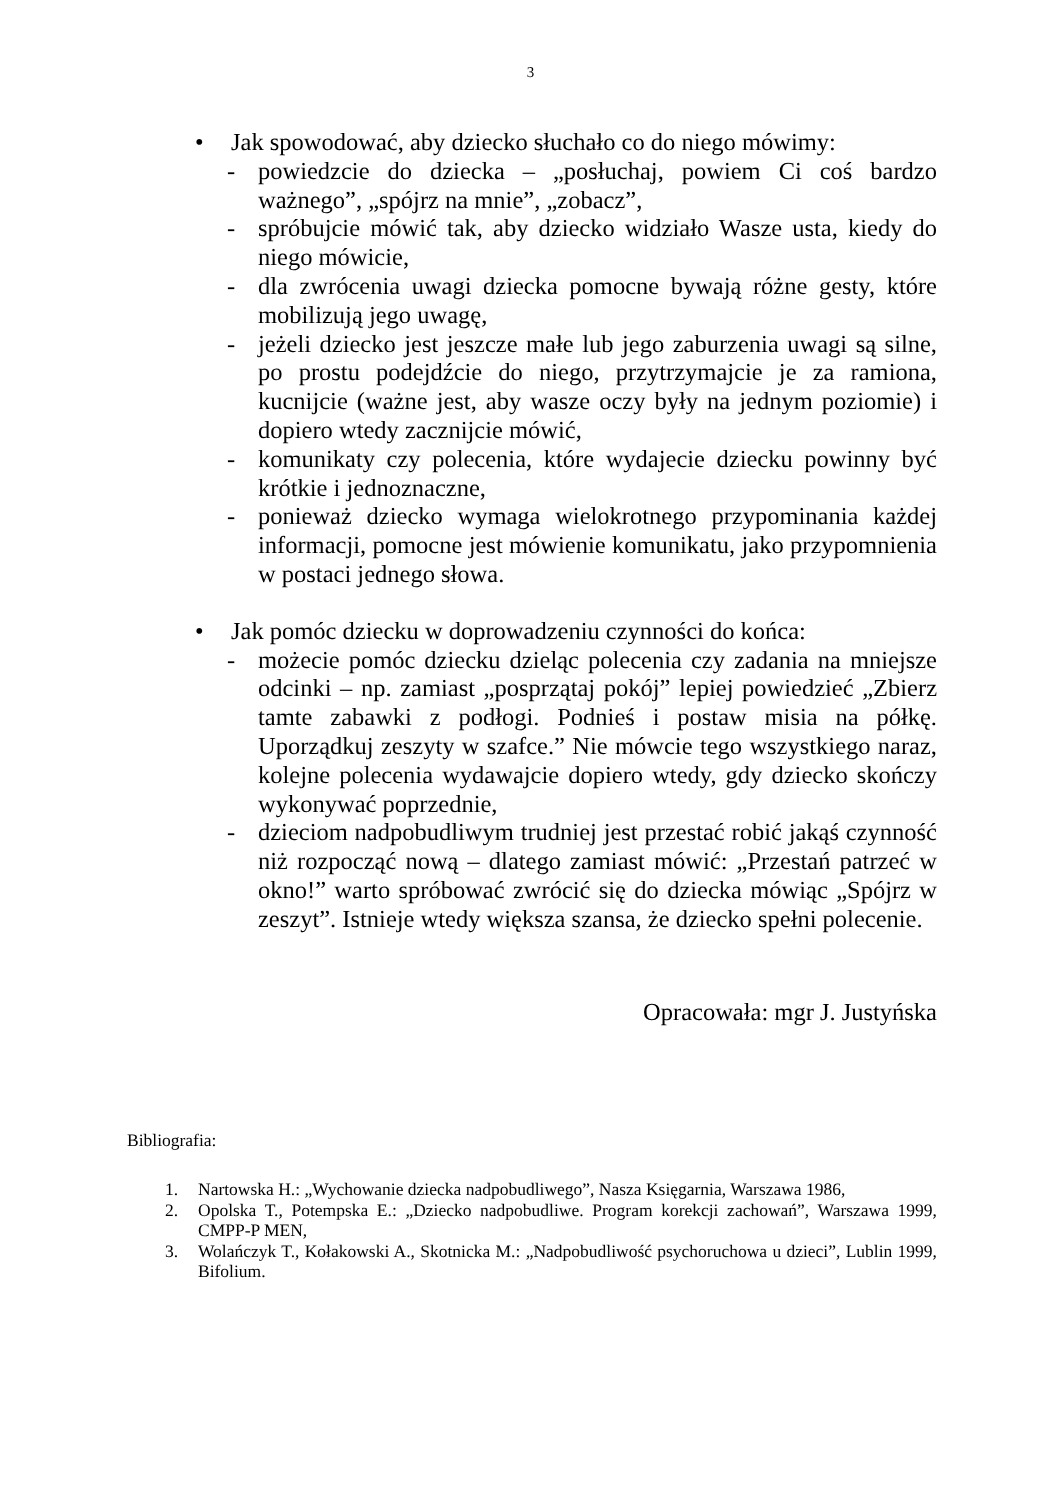3
• Jak spowodować, aby dziecko słuchało co do niego mówimy:
- powiedzcie do dziecka – „posłuchaj, powiem Ci coś bardzo ważnego”, „spójrz na mnie”, „zobacz”,
- spróbujcie mówić tak, aby dziecko widziało Wasze usta, kiedy do niego mówicie,
- dla zwrócenia uwagi dziecka pomocne bywają różne gesty, które mobilizują jego uwagę,
- jeżeli dziecko jest jeszcze małe lub jego zaburzenia uwagi są silne, po prostu podejdźcie do niego, przytrzymajcie je za ramiona, kucnijcie (ważne jest, aby wasze oczy były na jednym poziomie) i dopiero wtedy zacznijcie mówić,
- komunikaty czy polecenia, które wydajecie dziecku powinny być krótkie i jednoznaczne,
- ponieważ dziecko wymaga wielokrotnego przypominania każdej informacji, pomocne jest mówienie komunikatu, jako przypomnienia w postaci jednego słowa.
• Jak pomóc dziecku w doprowadzeniu czynności do końca:
- możecie pomóc dziecku dzieląc polecenia czy zadania na mniejsze odcinki – np. zamiast „posprzątaj pokój” lepiej powiedzieć „Zbierz tamte zabawki z podłogi. Podnieś i postaw misia na półkę. Uporządkuj zeszyty w szafce.” Nie mówcie tego wszystkiego naraz, kolejne polecenia wydawajcie dopiero wtedy, gdy dziecko skończy wykonywać poprzednie,
- dzieciom nadpobudliwym trudniej jest przestać robić jakąś czynność niż rozpocząć nową – dlatego zamiast mówić: „Przestań patrzeć w okno!” warto spróbować zwrócić się do dziecka mówiąc „Spójrz w zeszyt”. Istnieje wtedy większa szansa, że dziecko spełni polecenie.
Opracowała: mgr J. Justyńska
Bibliografia:
1. Nartowska H.: „Wychowanie dziecka nadpobudliwego”, Nasza Księgarnia, Warszawa 1986,
2. Opolska T., Potempska E.: „Dziecko nadpobudliwe. Program korekcji zachowań”, Warszawa 1999, CMPP-P MEN,
3. Wolańczyk T., Kołakowski A., Skotnicka M.: „Nadpobudliwość psychoruchowa u dzieci”, Lublin 1999, Bifolium.